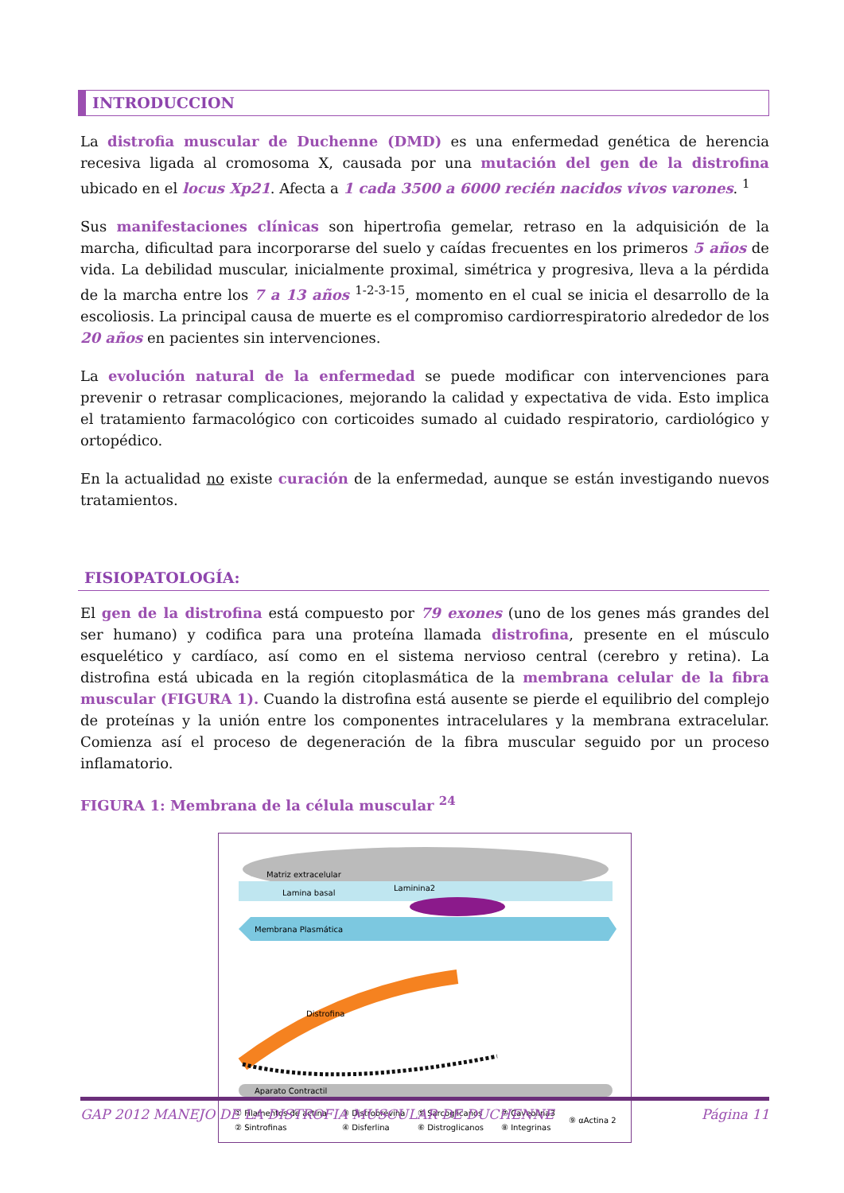INTRODUCCION
La distrofia muscular de Duchenne (DMD) es una enfermedad genética de herencia recesiva ligada al cromosoma X, causada por una mutación del gen de la distrofina ubicado en el locus Xp21. Afecta a 1 cada 3500 a 6000 recién nacidos vivos varones. <sup>1</sup>
Sus manifestaciones clínicas son hipertrofia gemelar, retraso en la adquisición de la marcha, dificultad para incorporarse del suelo y caídas frecuentes en los primeros 5 años de vida. La debilidad muscular, inicialmente proximal, simétrica y progresiva, lleva a la pérdida de la marcha entre los 7 a 13 años <sup>1-2-3-15</sup>, momento en el cual se inicia el desarrollo de la escoliosis. La principal causa de muerte es el compromiso cardiorrespiratorio alrededor de los 20 años en pacientes sin intervenciones.
La evolución natural de la enfermedad se puede modificar con intervenciones para prevenir o retrasar complicaciones, mejorando la calidad y expectativa de vida. Esto implica el tratamiento farmacológico con corticoides sumado al cuidado respiratorio, cardiológico y ortopédico.
En la actualidad no existe curación de la enfermedad, aunque se están investigando nuevos tratamientos.
FISIOPATOLOGÍA:
El gen de la distrofina está compuesto por 79 exones (uno de los genes más grandes del ser humano) y codifica para una proteína llamada distrofina, presente en el músculo esquelético y cardíaco, así como en el sistema nervioso central (cerebro y retina). La distrofina está ubicada en la región citoplasmática de la membrana celular de la fibra muscular (FIGURA 1). Cuando la distrofina está ausente se pierde el equilibrio del complejo de proteínas y la unión entre los componentes intracelulares y la membrana extracelular. Comienza así el proceso de degeneración de la fibra muscular seguido por un proceso inflamatorio.
FIGURA 1: Membrana de la célula muscular <sup>24</sup>
Matriz extracelular
Lamina basal
Membrana Plasmática
Laminina2
Distrofina
Aparato Contractil
① Filamentos de actina
② Sintrofinas
③ Distrobrevina
④ Disferlina
⑤ Sarcoglicanos
⑥ Distroglicanos
⑦ Caveolina3
⑧ Integrinas
⑨ αActina 2
GAP 2012 MANEJO DE LA DISTROFIA MUSCULAR DE DUCHENNE Página 11